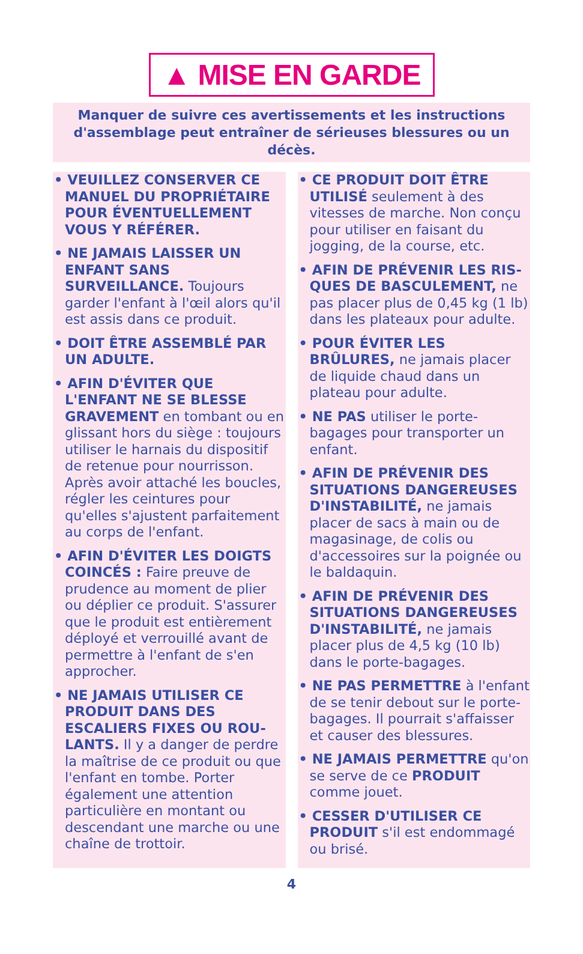▲ MISE EN GARDE
Manquer de suivre ces avertissements et les instructions
d'assemblage peut entraîner de sérieuses blessures ou un décès.
• VEUILLEZ CONSERVER CE MANUEL DU PROPRIÉTAIRE POUR ÉVENTUELLEMENT VOUS Y RÉFÉRER.
• NE JAMAIS LAISSER UN ENFANT SANS SURVEILLANCE. Toujours garder l'enfant à l'œil alors qu'il est assis dans ce produit.
• DOIT ÊTRE ASSEMBLÉ PAR UN ADULTE.
• AFIN D'ÉVITER QUE L'ENFANT NE SE BLESSE GRAVEMENT en tombant ou en glissant hors du siège : toujours utiliser le harnais du dispositif de retenue pour nourrisson. Après avoir attaché les boucles, régler les ceintures pour qu'elles s'ajustent parfaitement au corps de l'enfant.
• AFIN D'ÉVITER LES DOIGTS COINCÉS : Faire preuve de prudence au moment de plier ou déplier ce produit. S'assurer que le produit est entièrement déployé et verrouillé avant de permettre à l'enfant de s'en approcher.
• NE JAMAIS UTILISER CE PRODUIT DANS DES ESCALIERS FIXES OU ROU-LANTS. Il y a danger de perdre la maîtrise de ce produit ou que l'enfant en tombe. Porter également une attention particulière en montant ou descendant une marche ou une chaîne de trottoir.
• CE PRODUIT DOIT ÊTRE UTILISÉ seulement à des vitesses de marche. Non conçu pour utiliser en faisant du jogging, de la course, etc.
• AFIN DE PRÉVENIR LES RIS-QUES DE BASCULEMENT, ne pas placer plus de 0,45 kg (1 lb) dans les plateaux pour adulte.
• POUR ÉVITER LES BRÛLURES, ne jamais placer de liquide chaud dans un plateau pour adulte.
• NE PAS utiliser le porte-bagages pour transporter un enfant.
• AFIN DE PRÉVENIR DES SITUATIONS DANGEREUSES D'INSTABILITÉ, ne jamais placer de sacs à main ou de magasinage, de colis ou d'accessoires sur la poignée ou le baldaquin.
• AFIN DE PRÉVENIR DES SITUATIONS DANGEREUSES D'INSTABILITÉ, ne jamais placer plus de 4,5 kg (10 lb) dans le porte-bagages.
• NE PAS PERMETTRE à l'enfant de se tenir debout sur le porte-bagages. Il pourrait s'affaisser et causer des blessures.
• NE JAMAIS PERMETTRE qu'on se serve de ce PRODUIT comme jouet.
• CESSER D'UTILISER CE PRODUIT s'il est endommagé ou brisé.
4